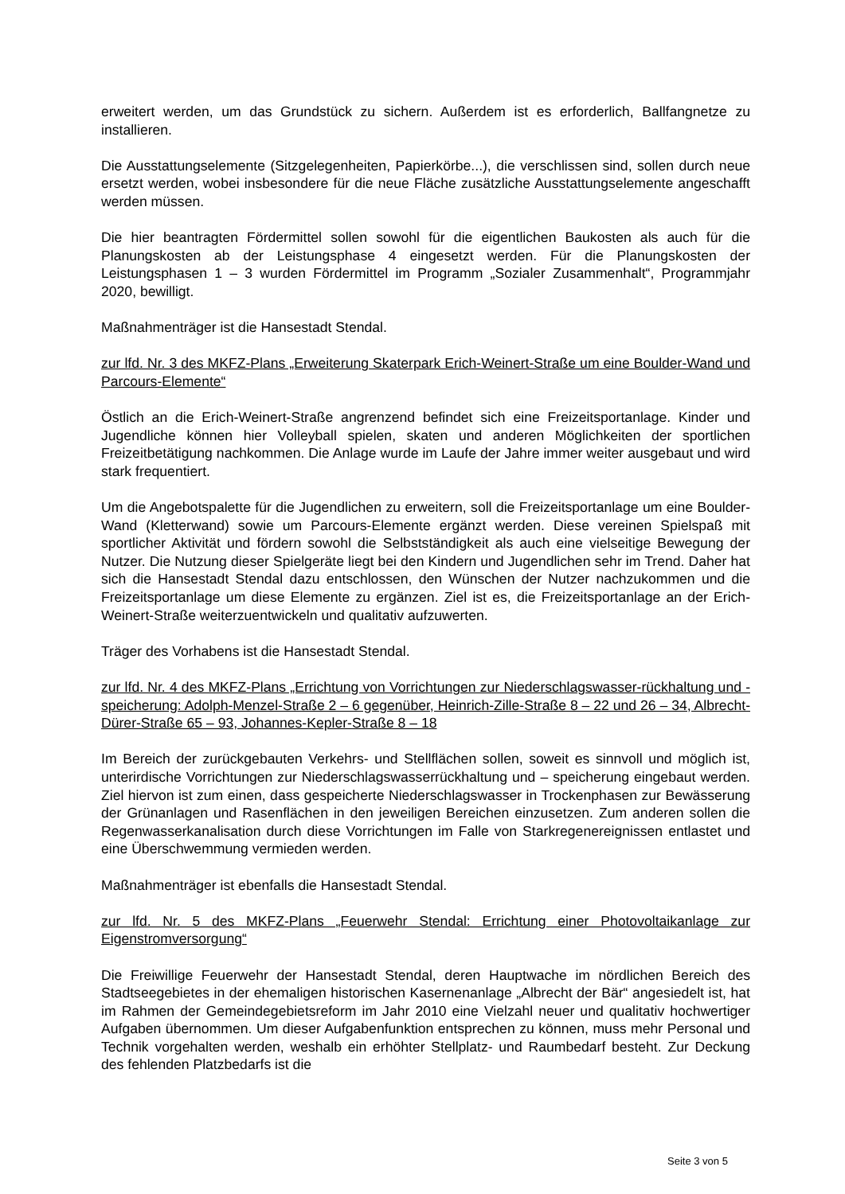erweitert werden, um das Grundstück zu sichern. Außerdem ist es erforderlich, Ballfangnetze zu installieren.
Die Ausstattungselemente (Sitzgelegenheiten, Papierkörbe...), die verschlissen sind, sollen durch neue ersetzt werden, wobei insbesondere für die neue Fläche zusätzliche Ausstattungselemente angeschafft werden müssen.
Die hier beantragten Fördermittel sollen sowohl für die eigentlichen Baukosten als auch für die Planungskosten ab der Leistungsphase 4 eingesetzt werden. Für die Planungskosten der Leistungsphasen 1 – 3 wurden Fördermittel im Programm „Sozialer Zusammenhalt“, Programmjahr 2020, bewilligt.
Maßnahmenträger ist die Hansestadt Stendal.
zur lfd. Nr. 3 des MKFZ-Plans „Erweiterung Skaterpark Erich-Weinert-Straße um eine Boulder-Wand und Parcours-Elemente“
Östlich an die Erich-Weinert-Straße angrenzend befindet sich eine Freizeitsportanlage. Kinder und Jugendliche können hier Volleyball spielen, skaten und anderen Möglichkeiten der sportlichen Freizeitbetätigung nachkommen. Die Anlage wurde im Laufe der Jahre immer weiter ausgebaut und wird stark frequentiert.
Um die Angebotspalette für die Jugendlichen zu erweitern, soll die Freizeitsportanlage um eine Boulder-Wand (Kletterwand) sowie um Parcours-Elemente ergänzt werden. Diese vereinen Spielspaß mit sportlicher Aktivität und fördern sowohl die Selbstständigkeit als auch eine vielseitige Bewegung der Nutzer. Die Nutzung dieser Spielgeräte liegt bei den Kindern und Jugendlichen sehr im Trend. Daher hat sich die Hansestadt Stendal dazu entschlossen, den Wünschen der Nutzer nachzukommen und die Freizeitsportanlage um diese Elemente zu ergänzen. Ziel ist es, die Freizeitsportanlage an der Erich-Weinert-Straße weiterzuentwickeln und qualitativ aufzuwerten.
Träger des Vorhabens ist die Hansestadt Stendal.
zur lfd. Nr. 4 des MKFZ-Plans „Errichtung von Vorrichtungen zur Niederschlagswasser-rückhaltung und -speicherung: Adolph-Menzel-Straße 2 – 6 gegenüber, Heinrich-Zille-Straße 8 – 22 und 26 – 34, Albrecht-Dürer-Straße 65 – 93, Johannes-Kepler-Straße 8 – 18
Im Bereich der zurückgebauten Verkehrs- und Stellflächen sollen, soweit es sinnvoll und möglich ist, unterirdische Vorrichtungen zur Niederschlagswasserrückhaltung und – speicherung eingebaut werden. Ziel hiervon ist zum einen, dass gespeicherte Niederschlagswasser in Trockenphasen zur Bewässerung der Grünanlagen und Rasenflächen in den jeweiligen Bereichen einzusetzen. Zum anderen sollen die Regenwasserkanalisation durch diese Vorrichtungen im Falle von Starkregenereignissen entlastet und eine Überschwemmung vermieden werden.
Maßnahmenträger ist ebenfalls die Hansestadt Stendal.
zur lfd. Nr. 5 des MKFZ-Plans „Feuerwehr Stendal: Errichtung einer Photovoltaikanlage zur Eigenstromversorgung“
Die Freiwillige Feuerwehr der Hansestadt Stendal, deren Hauptwache im nördlichen Bereich des Stadtseegebietes in der ehemaligen historischen Kasernenanlage „Albrecht der Bär“ angesiedelt ist, hat im Rahmen der Gemeindegebietsreform im Jahr 2010 eine Vielzahl neuer und qualitativ hochwertiger Aufgaben übernommen. Um dieser Aufgabenfunktion entsprechen zu können, muss mehr Personal und Technik vorgehalten werden, weshalb ein erhöhter Stellplatz- und Raumbedarf besteht. Zur Deckung des fehlenden Platzbedarfs ist die
Seite 3 von 5